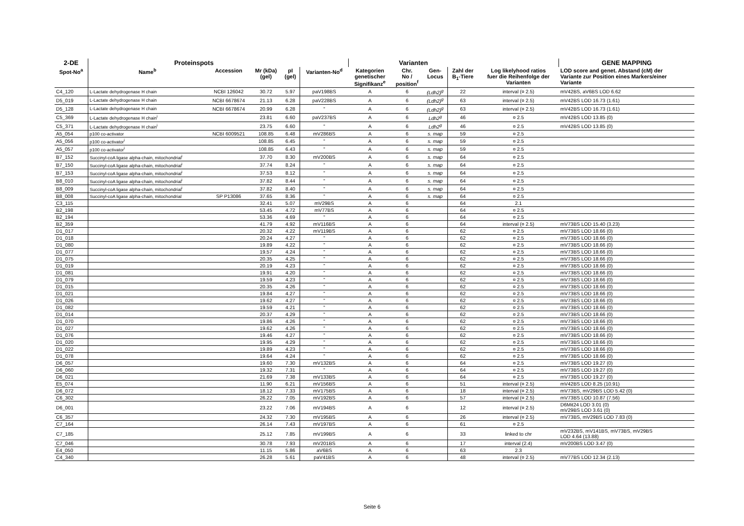| 2-DE | Proteinspots | | | | | Varianten | | | | | GENE MAPPING |
| --- | --- | --- | --- | --- | --- | --- | --- | --- | --- | --- | --- |
| Spot-No<sup>a</sup> | Name<sup>b</sup> | Accession | Mr (kDa) (gel) | pI (gel) | Varianten-No<sup>d</sup> | Kategorien genetischer Signifikanz<sup>e</sup> | Chr. No / position<sup>f</sup> | Gen- Locus | Zahl der B<sub>1</sub>-Tiere | Log likelyhood ratios fuer die Reihenfolge der Varianten | LOD score and genet. Abstand (cM) der Variante zur Position eines Markers/einer Variante |
| C4_120 | L-Lactate dehydrogenase H chain | NCBI 126042 | 30.72 | 5.97 | paV198BS | A | 6 | (Ldh2)<sup>g</sup> | 22 | interval (¤ 2.5) | mV42BS, aV6BS LOD 6.62 |
| D5_019 | L-Lactate dehydrogenase H chain | NCBI 6678674 | 21.13 | 6.28 | paV228BS | A | 6 | (Ldh2)<sup>g</sup> | 63 | interval (¤ 2.5) | mV42BS LOD 16.73 (1.61) |
| D5_128 | L-Lactate dehydrogenase H chain | NCBI 6678674 | 20.99 | 6.28 | " | A | 6 | (Ldh2)<sup>g</sup> | 63 | interval (¤ 2.5) | mV42BS LOD 16.73 (1.61) |
| C5_369 | L-Lactate dehydrogenase H chain<sup>i</sup> | | 23.81 | 6.60 | paV237BS | A | 6 | Ldh2<sup>g</sup> | 46 | ¤ 2.5 | mV42BS LOD 13.85 (0) |
| C5_371 | L-Lactate dehydrogenase H chain<sup>i</sup> | | 23.75 | 6.60 | " | A | 6 | Ldh2<sup>g</sup> | 46 | ¤ 2.5 | mV42BS LOD 13.85 (0) |
| A5_054 | p100 co-activator | NCBI 6009521 | 108.85 | 6.48 | mV286BS | A | 6 | s. map | 59 | ¤ 2.5 | |
| A5_056 | p100 co-activator<sup>i</sup> | | 108.85 | 6.45 | " | A | 6 | s. map | 59 | ¤ 2.5 | |
| A5_057 | p100 co-activator<sup>i</sup> | | 108.85 | 6.43 | " | A | 6 | s. map | 59 | ¤ 2.5 | |
| B7_152 | Succinyl-coA ligase alpha-chain, mitochondrial<sup>i</sup> | | 37.70 | 8.30 | mV200BS | A | 6 | s. map | 64 | ¤ 2.5 | |
| B7_150 | Succinyl-coA ligase alpha-chain, mitochondrial<sup>i</sup> | | 37.74 | 8.24 | " | A | 6 | s. map | 64 | ¤ 2.5 | |
| B7_153 | Succinyl-coA ligase alpha-chain, mitochondrial<sup>i</sup> | | 37.53 | 8.12 | " | A | 6 | s. map | 64 | ¤ 2.5 | |
| B8_010 | Succinyl-coA ligase alpha-chain, mitochondrial<sup>i</sup> | | 37.82 | 8.44 | " | A | 6 | s. map | 64 | ¤ 2.5 | |
| B8_009 | Succinyl-coA ligase alpha-chain, mitochondrial<sup>i</sup> | | 37.82 | 8.40 | " | A | 6 | s. map | 64 | ¤ 2.5 | |
| B8_008 | Succinyl-coA ligase alpha-chain, mitochondrial | SP P13086 | 37.65 | 8.36 | " | A | 6 | s. map | 64 | ¤ 2.5 | |
| C3_115 | | | 32.41 | 5.07 | mV29BS | A | 6 | | 64 | 2.1 | |
| B2_198 | | | 53.45 | 4.72 | mV77BS | A | 6 | | 64 | ¤ 2.5 | |
| B2_194 | | | 53.36 | 4.69 | " | A | 6 | | 64 | ¤ 2.5 | |
| B2_359 | | | 41.79 | 4.92 | mV116BS | A | 6 | | 64 | interval (¤ 2.5) | mV73BS LOD 15.40 (3.23) |
| D1_017 | | | 20.32 | 4.22 | mV119BS | A | 6 | | 62 | ¤ 2.5 | mV73BS LOD 18.66 (0) |
| D1_018 | | | 20.24 | 4.27 | " | A | 6 | | 62 | ¤ 2.5 | mV73BS LOD 18.66 (0) |
| D1_080 | | | 19.89 | 4.22 | " | A | 6 | | 62 | ¤ 2.5 | mV73BS LOD 18.66 (0) |
| D1_077 | | | 19.57 | 4.24 | " | A | 6 | | 62 | ¤ 2.5 | mV73BS LOD 18.66 (0) |
| D1_075 | | | 20.35 | 4.25 | " | A | 6 | | 62 | ¤ 2.5 | mV73BS LOD 18.66 (0) |
| D1_019 | | | 20.19 | 4.23 | " | A | 6 | | 62 | ¤ 2.5 | mV73BS LOD 18.66 (0) |
| D1_081 | | | 19.91 | 4.20 | " | A | 6 | | 62 | ¤ 2.5 | mV73BS LOD 18.66 (0) |
| D1_079 | | | 19.59 | 4.23 | " | A | 6 | | 62 | ¤ 2.5 | mV73BS LOD 18.66 (0) |
| D1_015 | | | 20.35 | 4.26 | " | A | 6 | | 62 | ¤ 2.5 | mV73BS LOD 18.66 (0) |
| D1_021 | | | 19.84 | 4.27 | " | A | 6 | | 62 | ¤ 2.5 | mV73BS LOD 18.66 (0) |
| D1_026 | | | 19.62 | 4.27 | " | A | 6 | | 62 | ¤ 2.5 | mV73BS LOD 18.66 (0) |
| D1_082 | | | 19.59 | 4.21 | " | A | 6 | | 62 | ¤ 2.5 | mV73BS LOD 18.66 (0) |
| D1_014 | | | 20.37 | 4.29 | " | A | 6 | | 62 | ¤ 2.5 | mV73BS LOD 18.66 (0) |
| D1_070 | | | 19.86 | 4.26 | " | A | 6 | | 62 | ¤ 2.5 | mV73BS LOD 18.66 (0) |
| D1_027 | | | 19.62 | 4.26 | " | A | 6 | | 62 | ¤ 2.5 | mV73BS LOD 18.66 (0) |
| D1_076 | | | 19.46 | 4.27 | " | A | 6 | | 62 | ¤ 2.5 | mV73BS LOD 18.66 (0) |
| D1_020 | | | 19.95 | 4.29 | " | A | 6 | | 62 | ¤ 2.5 | mV73BS LOD 18.66 (0) |
| D1_022 | | | 19.89 | 4.23 | " | A | 6 | | 62 | ¤ 2.5 | mV73BS LOD 18.66 (0) |
| D1_078 | | | 19.64 | 4.24 | " | A | 6 | | 62 | ¤ 2.5 | mV73BS LOD 18.66 (0) |
| D6_057 | | | 19.60 | 7.30 | mV132BS | A | 6 | | 64 | ¤ 2.5 | mV73BS LOD 19.27 (0) |
| D6_060 | | | 19.32 | 7.31 | " | A | 6 | | 64 | ¤ 2.5 | mV73BS LOD 19.27 (0) |
| D6_021 | | | 21.69 | 7.38 | mV133BS | A | 6 | | 64 | ¤ 2.5 | mV73BS LOD 19.27 (0) |
| E5_074 | | | 11.90 | 6.21 | mV156BS | A | 6 | | 51 | interval (¤ 2.5) | mV42BS LOD 8.25 (10.91) |
| D6_072 | | | 18.12 | 7.33 | mV175BS | A | 6 | | 18 | interval (¤ 2.5) | mV73BS, mV29BS LOD 5.42 (0) |
| C6_302 | | | 26.22 | 7.05 | mV192BS | A | 6 | | 57 | interval (¤ 2.5) | mV73BS LOD 10.87 (7.56) |
| D6_001 | | | 23.22 | 7.06 | mV194BS | A | 6 | | 12 | interval (¤ 2.5) | D6Mit24 LOD 3.01 (0) mV29BS LOD 3.61 (0) |
| C6_357 | | | 24.32 | 7.30 | mV195BS | A | 6 | | 26 | interval (¤ 2.5) | mV73BS, mV29BS LOD 7.83 (0) |
| C7_164 | | | 26.14 | 7.43 | mV197BS | A | 6 | | 61 | ¤ 2.5 | |
| C7_185 | | | 25.12 | 7.85 | mV199BS | A | 6 | | 33 | linked to chr | mV232BS, mV141BS, mV73BS, mV29BS LOD 4.64 (13.88) |
| C7_046 | | | 30.78 | 7.93 | mV201BS | A | 6 | | 17 | interval (2.4) | mV200BS LOD 3.47 (0) |
| E4_050 | | | 11.15 | 5.86 | aV6BS | A | 6 | | 63 | 2.3 | |
| C4_340 | | | 26.28 | 5.61 | paV41BS | A | 6 | | 48 | interval (¤ 2.5) | mV77BS LOD 12.34 (2.13) |
Seite 6